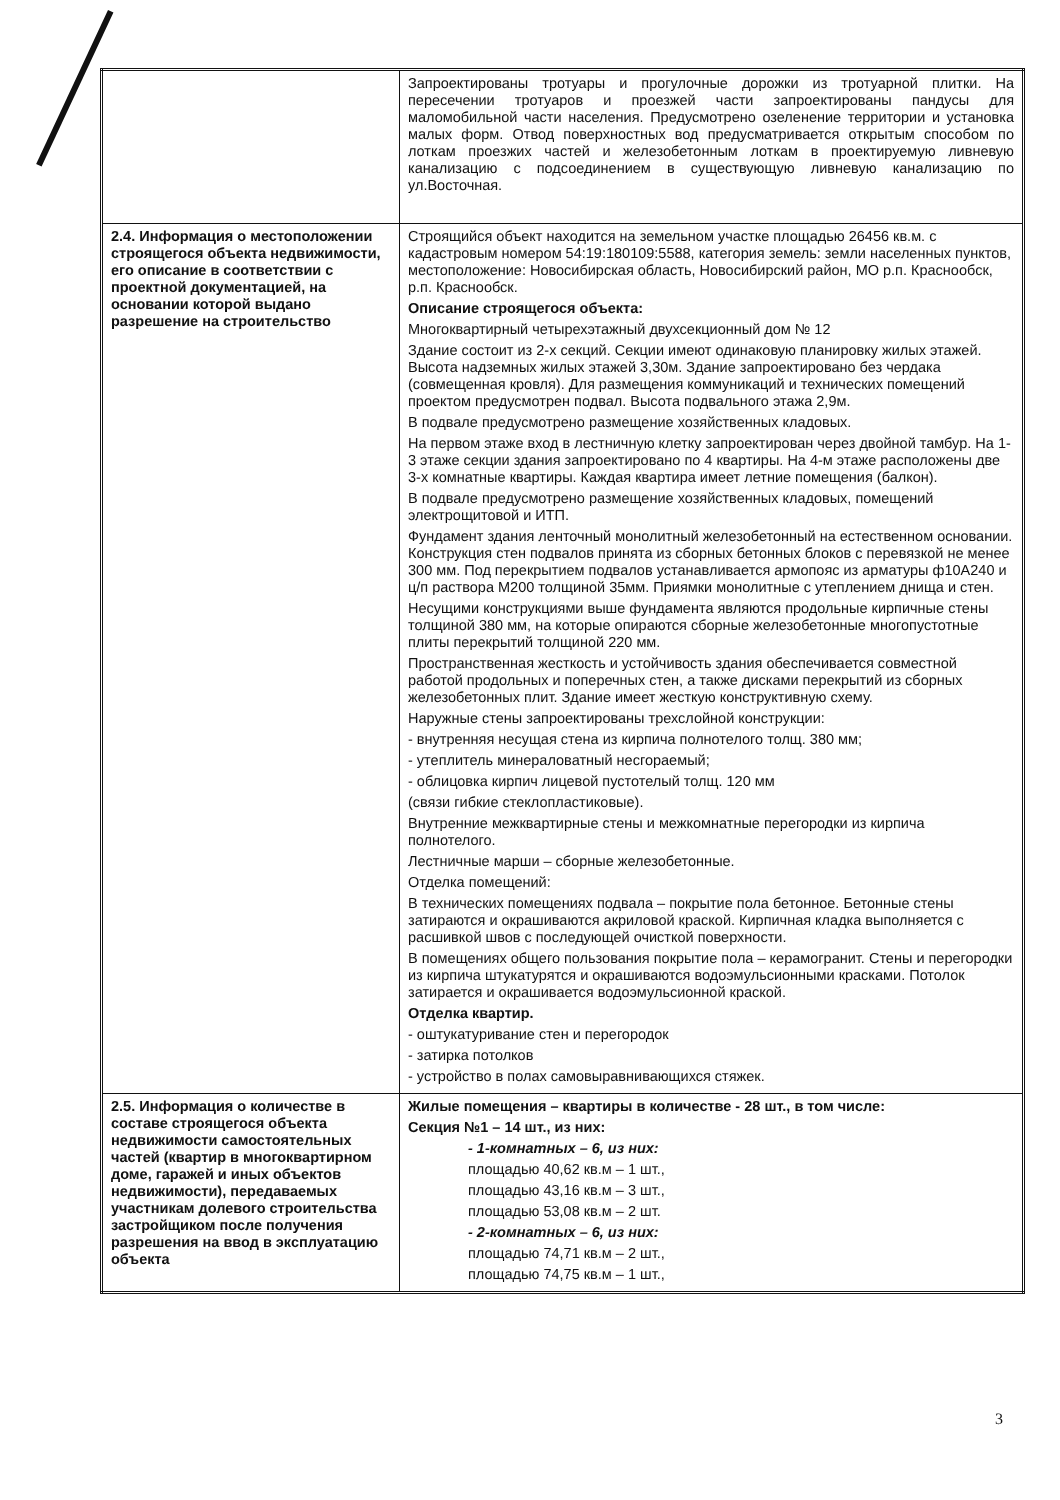| | Запроектированы тротуары и прогулочные дорожки из тротуарной плитки. На пересечении тротуаров и проезжей части запроектированы пандусы для маломобильной части населения. Предусмотрено озеленение территории и установка малых форм. Отвод поверхностных вод предусматривается открытым способом по лоткам проезжих частей и железобетонным лоткам в проектируемую ливневую канализацию с подсоединением в существующую ливневую канализацию по ул.Восточная. |
| 2.4. Информация о местоположении строящегося объекта недвижимости, его описание в соответствии с проектной документацией, на основании которой выдано разрешение на строительство | Строящийся объект находится на земельном участке площадью 26456 кв.м. с кадастровым номером 54:19:180109:5588, категория земель: земли населенных пунктов, местоположение: Новосибирская область, Новосибирский район, МО р.п. Краснообск, р.п. Краснообск. Описание строящегося объекта: Многоквартирный четырехэтажный двухсекционный дом № 12 Здание состоит из 2-х секций. Секции имеют одинаковую планировку жилых этажей. Высота надземных жилых этажей 3,30м. Здание запроектировано без чердака (совмещенная кровля). Для размещения коммуникаций и технических помещений проектом предусмотрен подвал. Высота подвального этажа 2,9м. В подвале предусмотрено размещение хозяйственных кладовых. На первом этаже вход в лестничную клетку запроектирован через двойной тамбур. На 1-3 этаже секции здания запроектировано по 4 квартиры. На 4-м этаже расположены две 3-х комнатные квартиры. Каждая квартира имеет летние помещения (балкон). В подвале предусмотрено размещение хозяйственных кладовых, помещений электрощитовой и ИТП. Фундамент здания ленточный монолитный железобетонный на естественном основании. Конструкция стен подвалов принята из сборных бетонных блоков с перевязкой не менее 300 мм. Под перекрытием подвалов устанавливается армопояс из арматуры ф10А240 и ц/п раствора М200 толщиной 35мм. Приямки монолитные с утеплением днища и стен. Несущими конструкциями выше фундамента являются продольные кирпичные стены толщиной 380 мм, на которые опираются сборные железобетонные многопустотные плиты перекрытий толщиной 220 мм. Пространственная жесткость и устойчивость здания обеспечивается совместной работой продольных и поперечных стен, а также дисками перекрытий из сборных железобетонных плит. Здание имеет жесткую конструктивную схему. Наружные стены запроектированы трехслойной конструкции: - внутренняя несущая стена из кирпича полнотелого толщ. 380 мм; - утеплитель минераловатный несгораемый; - облицовка кирпич лицевой пустотелый толщ. 120 мм (связи гибкие стеклопластиковые). Внутренние межквартирные стены и межкомнатные перегородки из кирпича полнотелого. Лестничные марши – сборные железобетонные. Отделка помещений: В технических помещениях подвала – покрытие пола бетонное. Бетонные стены затираются и окрашиваются акриловой краской. Кирпичная кладка выполняется с расшивкой швов с последующей очисткой поверхности. В помещениях общего пользования покрытие пола – керамогранит. Стены и перегородки из кирпича штукатурятся и окрашиваются водоэмульсионными красками. Потолок затирается и окрашивается водоэмульсионной краской. Отделка квартир. - оштукатуривание стен и перегородок - затирка потолков - устройство в полах самовыравнивающихся стяжек. |
| 2.5. Информация о количестве в составе строящегося объекта недвижимости самостоятельных частей (квартир в многоквартирном доме, гаражей и иных объектов недвижимости), передаваемых участникам долевого строительства застройщиком после получения разрешения на ввод в эксплуатацию объекта | Жилые помещения – квартиры в количестве - 28 шт., в том числе: Секция №1 – 14 шт., из них: - 1-комнатных – 6, из них: площадью 40,62 кв.м – 1 шт., площадью 43,16 кв.м – 3 шт., площадью 53,08 кв.м – 2 шт. - 2-комнатных – 6, из них: площадью 74,71 кв.м – 2 шт., площадью 74,75 кв.м – 1 шт., |
3